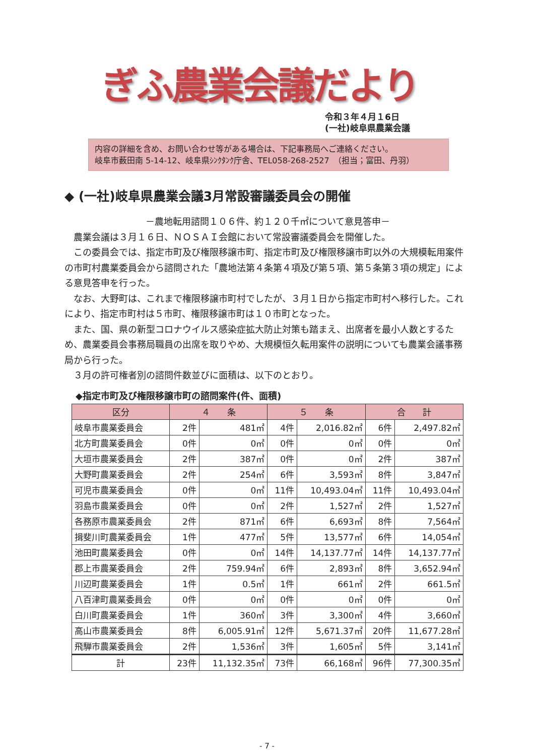ぎふ農業会議だより
令和３年４月１6日
(一社)岐阜県農業会議
内容の詳細を含め、お問い合わせ等がある場合は、下記事務局へご連絡ください。
岐阜市薮田南 5-14-12、岐阜県ｼﾝｸﾀﾝｸ庁舎、TEL058-268-2527　（担当；富田、丹羽）
◆ (一社)岐阜県農業会議3月常設審議委員会の開催
－農地転用諮問１０６件、約１２０千㎡について意見答申－
農業会議は３月１６日、ＮＯＳＡＩ会館において常設審議委員会を開催した。
この委員会では、指定市町及び権限移譲市町、指定市町及び権限移譲市町以外の大規模転用案件の市町村農業委員会から諮問された「農地法第４条第４項及び第５項、第５条第３項の規定」による意見答申を行った。
なお、大野町は、これまで権限移譲市町村でしたが、３月１日から指定市町村へ移行した。これにより、指定市町村は５市町、権限移譲市町は１０市町となった。
また、国、県の新型コロナウイルス感染症拡大防止対策も踏まえ、出席者を最小人数とするため、農業委員会事務局職員の出席を取りやめ、大規模恒久転用案件の説明についても農業会議事務局から行った。
３月の許可権者別の諮問件数並びに面積は、以下のとおり。
◆指定市町及び権限移譲市町の諮問案件(件、面積)
| 区分 | ４ 条 | | ５ 条 | | 合 計 | |
| --- | --- | --- | --- | --- | --- | --- |
| 岐阜市農業委員会 | 2件 | 481㎡ | 4件 | 2,016.82㎡ | 6件 | 2,497.82㎡ |
| 北方町農業委員会 | 0件 | 0㎡ | 0件 | 0㎡ | 0件 | 0㎡ |
| 大垣市農業委員会 | 2件 | 387㎡ | 0件 | 0㎡ | 2件 | 387㎡ |
| 大野町農業委員会 | 2件 | 254㎡ | 6件 | 3,593㎡ | 8件 | 3,847㎡ |
| 可児市農業委員会 | 0件 | 0㎡ | 11件 | 10,493.04㎡ | 11件 | 10,493.04㎡ |
| 羽島市農業委員会 | 0件 | 0㎡ | 2件 | 1,527㎡ | 2件 | 1,527㎡ |
| 各務原市農業委員会 | 2件 | 871㎡ | 6件 | 6,693㎡ | 8件 | 7,564㎡ |
| 揖斐川町農業委員会 | 1件 | 477㎡ | 5件 | 13,577㎡ | 6件 | 14,054㎡ |
| 池田町農業委員会 | 0件 | 0㎡ | 14件 | 14,137.77㎡ | 14件 | 14,137.77㎡ |
| 郡上市農業委員会 | 2件 | 759.94㎡ | 6件 | 2,893㎡ | 8件 | 3,652.94㎡ |
| 川辺町農業委員会 | 1件 | 0.5㎡ | 1件 | 661㎡ | 2件 | 661.5㎡ |
| 八百津町農業委員会 | 0件 | 0㎡ | 0件 | 0㎡ | 0件 | 0㎡ |
| 白川町農業委員会 | 1件 | 360㎡ | 3件 | 3,300㎡ | 4件 | 3,660㎡ |
| 高山市農業委員会 | 8件 | 6,005.91㎡ | 12件 | 5,671.37㎡ | 20件 | 11,677.28㎡ |
| 飛騨市農業委員会 | 2件 | 1,536㎡ | 3件 | 1,605㎡ | 5件 | 3,141㎡ |
| 計 | 23件 | 11,132.35㎡ | 73件 | 66,168㎡ | 96件 | 77,300.35㎡ |
- 7 -